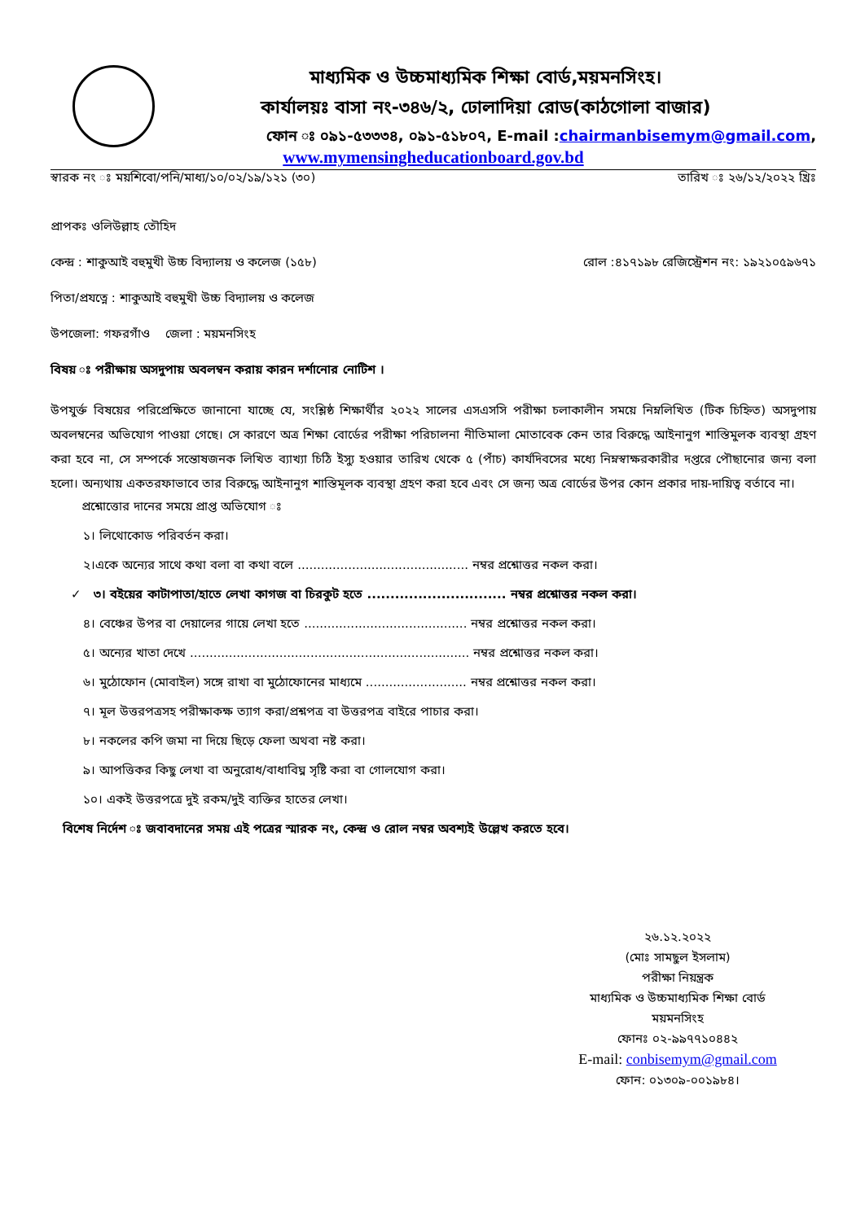মাধ্যমিক ও উচ্চমাধ্যমিক শিক্ষা বোর্ড,ময়মনসিংহ।
কার্যালয়ঃ বাসা নং-৩৪৬/২, ঢোলাদিয়া রোড(কাঠগোলা বাজার)
ফোন ঃ ০৯১-৫৩৩৩৪, ০৯১-৫১৮০৭, E-mail :chairmanbisemym@gmail.com,
www.mymensingheducationboard.gov.bd
স্বারক নং ঃ ময়শিবো/পনি/মাধ্য/১০/০২/১৯/১২১ (৩০) তারিখ ঃ ২৬/১২/২০২২ খ্রিঃ
প্রাপকঃ ওলিউল্লাহ তৌহিদ
কেন্দ্র : শাকুআই বহুমুখী উচ্চ বিদ্যালয় ও কলেজ (১৫৮) রোল :৪১৭১৯৮ রেজিস্ট্রেশন নং: ১৯২১০৫৯৬৭১
পিতা/প্রযত্নে : শাকুআই বহুমুখী উচ্চ বিদ্যালয় ও কলেজ
উপজেলা: গফরগাঁও জেলা : ময়মনসিংহ
বিষয় ঃ পরীক্ষায় অসদুপায় অবলম্বন করায় কারন দর্শানোর নোটিশ ।
উপযুর্ক্ত বিষয়ের পরিপ্রেক্ষিতে জানানো যাচ্ছে যে, সংশ্লিষ্ঠ শিক্ষার্থীর ২০২২ সালের এসএসসি পরীক্ষা চলাকালীন সময়ে নিম্নলিখিত (টিক চিহ্নিত) অসদুপায় অবলম্বনের অভিযোগ পাওয়া গেছে। সে কারণে অত্র শিক্ষা বোর্ডের পরীক্ষা পরিচালনা নীতিমালা মোতাবেক কেন তার বিরুদ্ধে আইনানুগ শাস্তিমুলক ব্যবস্থা গ্রহণ করা হবে না, সে সম্পর্কে সন্তোষজনক লিখিত ব্যাখ্যা চিঠি ইস্যু হওয়ার তারিখ থেকে ৫ (পাঁচ) কার্যদিবসের মধ্যে নিম্নস্বাক্ষরকারীর দপ্তরে পৌছানোর জন্য বলা হলো। অন্যথায় একতরফাভাবে তার বিরুদ্ধে আইনানুগ শাস্তিমূলক ব্যবস্থা গ্রহণ করা হবে এবং সে জন্য অত্র বোর্ডের উপর কোন প্রকার দায়-দায়িত্ব বর্তাবে না।
প্রশ্নোত্তোর দানের সময়ে প্রাপ্ত অভিযোগ ঃ
১। লিথোকোড পরিবর্তন করা।
২।একে অন্যের সাথে কথা বলা বা কথা বলে ............................................ নম্বর প্রশ্নোত্তর নকল করা।
✓ ৩। বইয়ের কাটাপাতা/হাতে লেখা কাগজ বা চিরকুট হতে .............................. নম্বর প্রশ্নোত্তর নকল করা।
৪। বেঞ্চের উপর বা দেয়ালের গায়ে লেখা হতে .......................................... নম্বর প্রশ্নোত্তর নকল করা।
৫। অন্যের খাতা দেখে ........................................................................ নম্বর প্রশ্নোত্তর নকল করা।
৬। মুঠোফোন (মোবাইল) সঙ্গে রাখা বা মুঠোফোনের মাধ্যমে .......................... নম্বর প্রশ্নোত্তর নকল করা।
৭। মূল উত্তরপত্রসহ পরীক্ষাকক্ষ ত্যাগ করা/প্রশ্নপত্র বা উত্তরপত্র বাইরে পাচার করা।
৮। নকলের কপি জমা না দিয়ে ছিড়ে ফেলা অথবা নষ্ট করা।
৯। আপত্তিকর কিছু লেখা বা অনুরোধ/বাধাবিঘ্ন সৃষ্টি করা বা গোলযোগ করা।
১০। একই উত্তরপত্রে দুই রকম/দুই ব্যক্তির হাতের লেখা।
বিশেষ নির্দেশ ঃ জবাবদানের সময় এই পত্রের স্মারক নং, কেন্দ্র ও রোল নম্বর অবশ্যই উল্লেখ করতে হবে।
২৬.১২.২০২২
(মোঃ সামছুল ইসলাম)
পরীক্ষা নিয়ন্ত্রক
মাধ্যমিক ও উচ্চমাধ্যমিক শিক্ষা বোর্ড
ময়মনসিংহ
ফোনঃ ০২-৯৯৭৭১০৪৪২
E-mail: conbisemym@gmail.com
ফোন: ০১৩০৯-০০১৯৮৪।